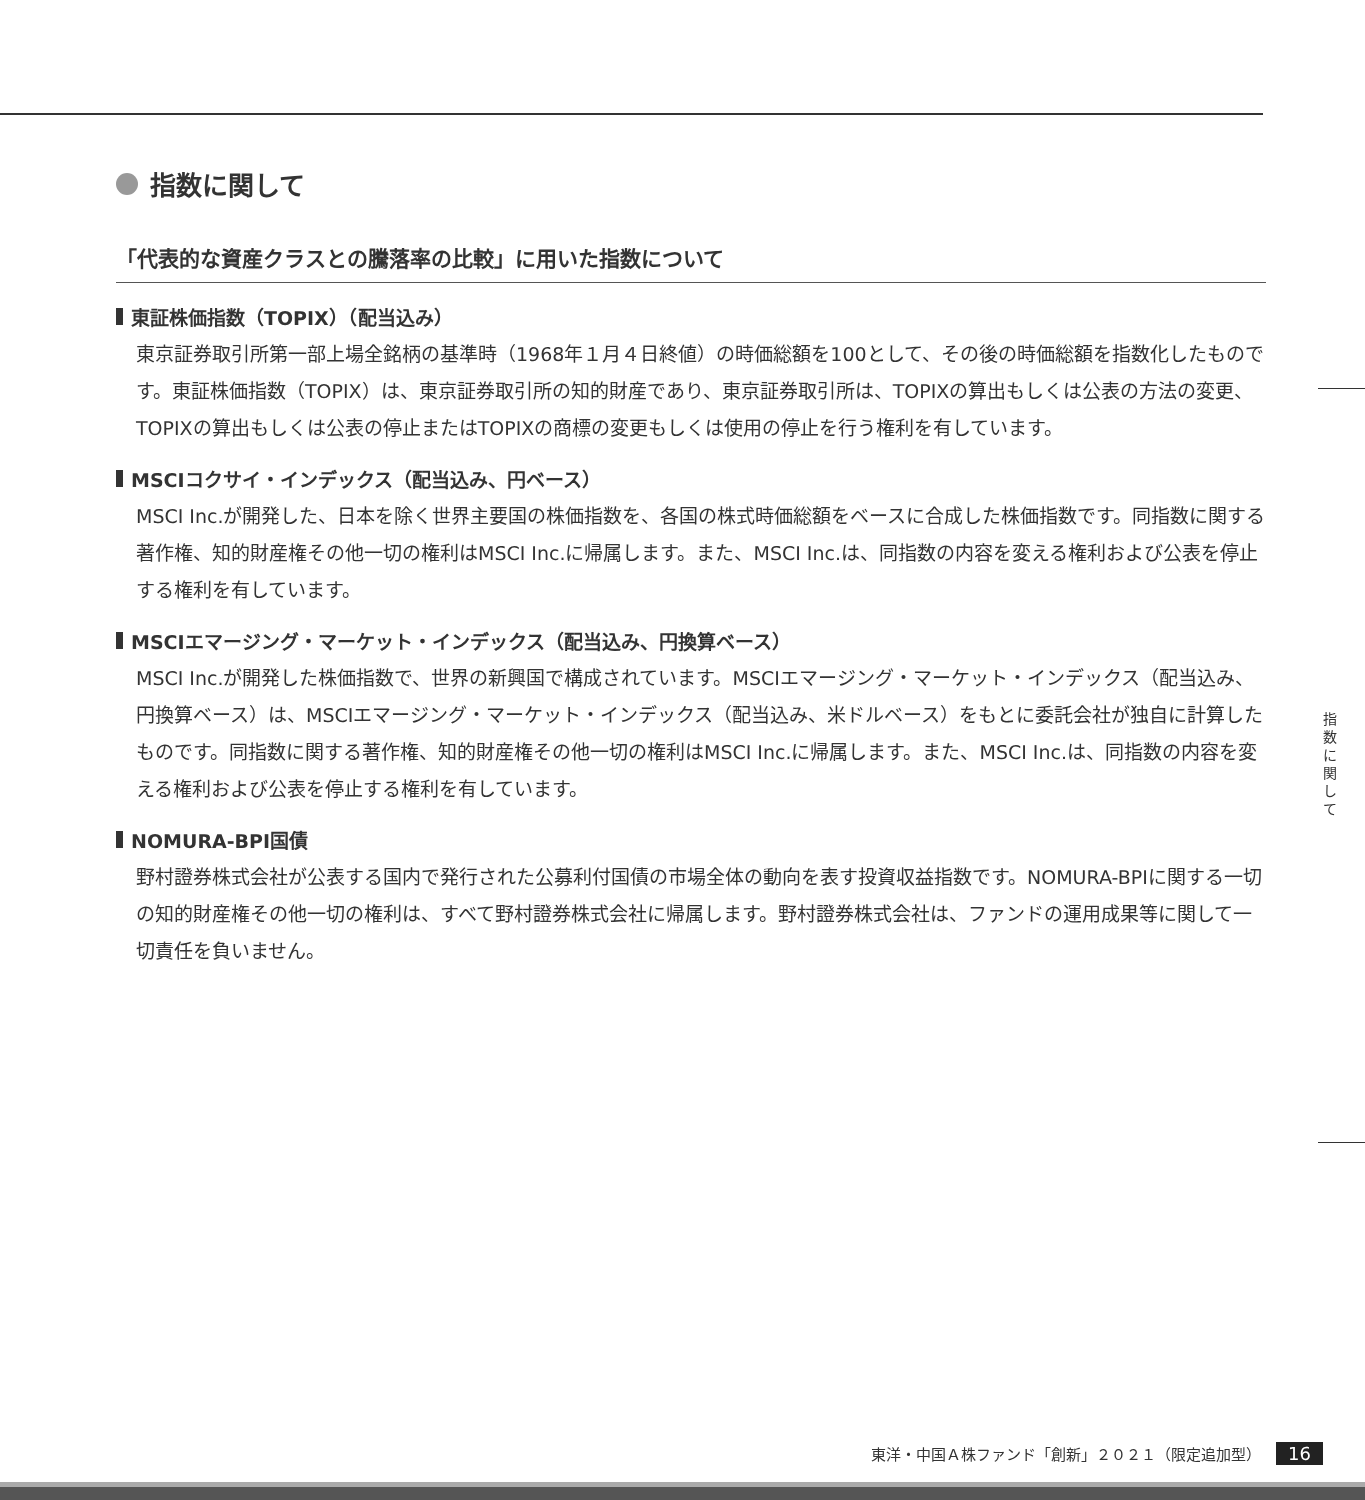指数に関して
「代表的な資産クラスとの騰落率の比較」に用いた指数について
東証株価指数（TOPIX）（配当込み）
東京証券取引所第一部上場全銘柄の基準時（1968年１月４日終値）の時価総額を100として、その後の時価総額を指数化したものです。東証株価指数（TOPIX）は、東京証券取引所の知的財産であり、東京証券取引所は、TOPIXの算出もしくは公表の方法の変更、TOPIXの算出もしくは公表の停止またはTOPIXの商標の変更もしくは使用の停止を行う権利を有しています。
MSCIコクサイ・インデックス（配当込み、円ベース）
MSCI Inc.が開発した、日本を除く世界主要国の株価指数を、各国の株式時価総額をベースに合成した株価指数です。同指数に関する著作権、知的財産権その他一切の権利はMSCI Inc.に帰属します。また、MSCI Inc.は、同指数の内容を変える権利および公表を停止する権利を有しています。
MSCIエマージング・マーケット・インデックス（配当込み、円換算ベース）
MSCI Inc.が開発した株価指数で、世界の新興国で構成されています。MSCIエマージング・マーケット・インデックス（配当込み、円換算ベース）は、MSCIエマージング・マーケット・インデックス（配当込み、米ドルベース）をもとに委託会社が独自に計算したものです。同指数に関する著作権、知的財産権その他一切の権利はMSCI Inc.に帰属します。また、MSCI Inc.は、同指数の内容を変える権利および公表を停止する権利を有しています。
NOMURA-BPI国債
野村證券株式会社が公表する国内で発行された公募利付国債の市場全体の動向を表す投資収益指数です。NOMURA-BPIに関する一切の知的財産権その他一切の権利は、すべて野村證券株式会社に帰属します。野村證券株式会社は、ファンドの運用成果等に関して一切責任を負いません。
指
数
に
関
し
て
東洋・中国Ａ株ファンド「創新」２０２１（限定追加型） 16